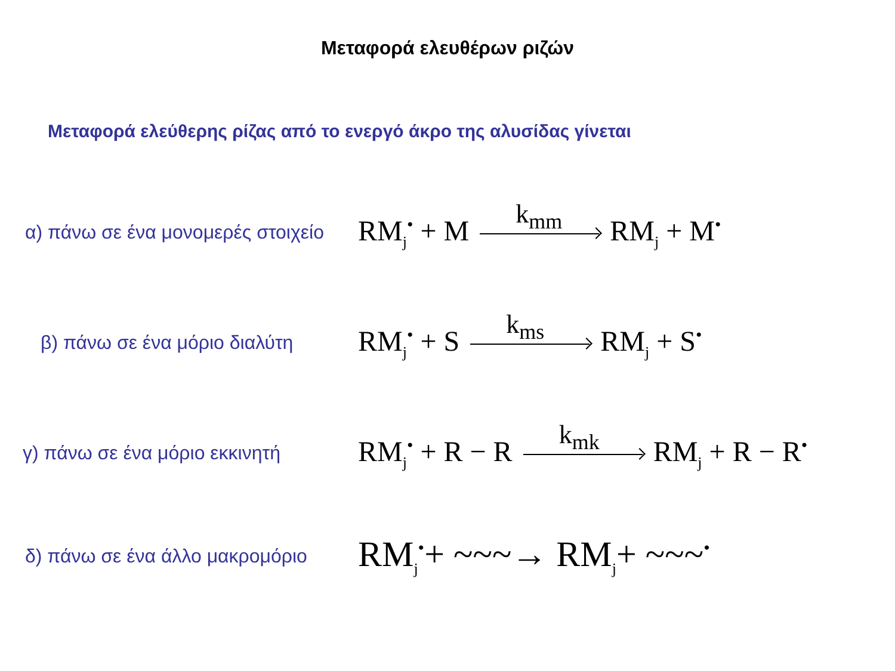Μεταφορά ελευθέρων ριζών
Μεταφορά ελεύθερης ρίζας από το ενεργό άκρο της αλυσίδας γίνεται
α) πάνω σε ένα μονομερές στοιχείο
RM<sub>j</sub><sup>•</sup> + M k<sub>mm</sub> RM<sub>j</sub> + M<sup>•</sup>
β) πάνω σε ένα μόριο διαλύτη
RM<sub>j</sub><sup>•</sup> + S k<sub>ms</sub> RM<sub>j</sub> + S<sup>•</sup>
γ) πάνω σε ένα μόριο εκκινητή
RM<sub>j</sub><sup>•</sup> + R − R k<sub>mk</sub> RM<sub>j</sub> + R − R<sup>•</sup>
δ) πάνω σε ένα άλλο μακρομόριο
RM<sub>j</sub><sup>•</sup>+ ~~~→ RM<sub>j</sub>+ ~~~<sup>•</sup>